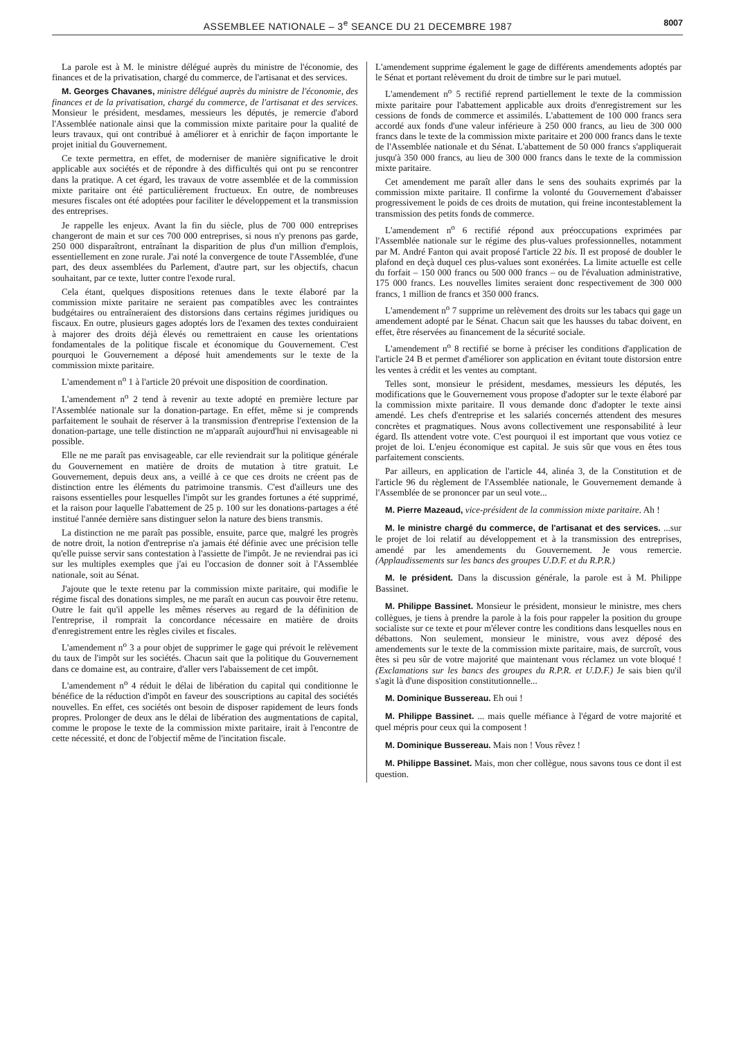ASSEMBLEE NATIONALE – 3<sup>e</sup> SEANCE DU 21 DECEMBRE 1987 8007
La parole est à M. le ministre délégué auprès du ministre de l'économie, des finances et de la privatisation, chargé du commerce, de l'artisanat et des services.
M. Georges Chavanes, ministre délégué auprès du ministre de l'économie, des finances et de la privatisation, chargé du commerce, de l'artisanat et des services. Monsieur le président, mesdames, messieurs les députés, je remercie d'abord l'Assemblée nationale ainsi que la commission mixte paritaire pour la qualité de leurs travaux, qui ont contribué à améliorer et à enrichir de façon importante le projet initial du Gouvernement.
Ce texte permettra, en effet, de moderniser de manière significative le droit applicable aux sociétés et de répondre à des difficultés qui ont pu se rencontrer dans la pratique. A cet égard, les travaux de votre assemblée et de la commission mixte paritaire ont été particulièrement fructueux. En outre, de nombreuses mesures fiscales ont été adoptées pour faciliter le développement et la transmission des entreprises.
Je rappelle les enjeux. Avant la fin du siècle, plus de 700 000 entreprises changeront de main et sur ces 700 000 entreprises, si nous n'y prenons pas garde, 250 000 disparaîtront, entraînant la disparition de plus d'un million d'emplois, essentiellement en zone rurale. J'ai noté la convergence de toute l'Assemblée, d'une part, des deux assemblées du Parlement, d'autre part, sur les objectifs, chacun souhaitant, par ce texte, lutter contre l'exode rural.
Cela étant, quelques dispositions retenues dans le texte élaboré par la commission mixte paritaire ne seraient pas compatibles avec les contraintes budgétaires ou entraîneraient des distorsions dans certains régimes juridiques ou fiscaux. En outre, plusieurs gages adoptés lors de l'examen des textes conduiraient à majorer des droits déjà élevés ou remettraient en cause les orientations fondamentales de la politique fiscale et économique du Gouvernement. C'est pourquoi le Gouvernement a déposé huit amendements sur le texte de la commission mixte paritaire.
L'amendement n<sup>o</sup> 1 à l'article 20 prévoit une disposition de coordination.
L'amendement n<sup>o</sup> 2 tend à revenir au texte adopté en première lecture par l'Assemblée nationale sur la donation-partage. En effet, même si je comprends parfaitement le souhait de réserver à la transmission d'entreprise l'extension de la donation-partage, une telle distinction ne m'apparaît aujourd'hui ni envisageable ni possible.
Elle ne me paraît pas envisageable, car elle reviendrait sur la politique générale du Gouvernement en matière de droits de mutation à titre gratuit. Le Gouvernement, depuis deux ans, a veillé à ce que ces droits ne créent pas de distinction entre les éléments du patrimoine transmis. C'est d'ailleurs une des raisons essentielles pour lesquelles l'impôt sur les grandes fortunes a été supprimé, et la raison pour laquelle l'abattement de 25 p. 100 sur les donations-partages a été institué l'année dernière sans distinguer selon la nature des biens transmis.
La distinction ne me paraît pas possible, ensuite, parce que, malgré les progrès de notre droit, la notion d'entreprise n'a jamais été définie avec une précision telle qu'elle puisse servir sans contestation à l'assiette de l'impôt. Je ne reviendrai pas ici sur les multiples exemples que j'ai eu l'occasion de donner soit à l'Assemblée nationale, soit au Sénat.
J'ajoute que le texte retenu par la commission mixte paritaire, qui modifie le régime fiscal des donations simples, ne me paraît en aucun cas pouvoir être retenu. Outre le fait qu'il appelle les mêmes réserves au regard de la définition de l'entreprise, il romprait la concordance nécessaire en matière de droits d'enregistrement entre les règles civiles et fiscales.
L'amendement n<sup>o</sup> 3 a pour objet de supprimer le gage qui prévoit le relèvement du taux de l'impôt sur les sociétés. Chacun sait que la politique du Gouvernement dans ce domaine est, au contraire, d'aller vers l'abaissement de cet impôt.
L'amendement n<sup>o</sup> 4 réduit le délai de libération du capital qui conditionne le bénéfice de la réduction d'impôt en faveur des souscriptions au capital des sociétés nouvelles. En effet, ces sociétés ont besoin de disposer rapidement de leurs fonds propres. Prolonger de deux ans le délai de libération des augmentations de capital, comme le propose le texte de la commission mixte paritaire, irait à l'encontre de cette nécessité, et donc de l'objectif même de l'incitation fiscale.
L'amendement supprime également le gage de différents amendements adoptés par le Sénat et portant relèvement du droit de timbre sur le pari mutuel.
L'amendement n<sup>o</sup> 5 rectifié reprend partiellement le texte de la commission mixte paritaire pour l'abattement applicable aux droits d'enregistrement sur les cessions de fonds de commerce et assimilés. L'abattement de 100 000 francs sera accordé aux fonds d'une valeur inférieure à 250 000 francs, au lieu de 300 000 francs dans le texte de la commission mixte paritaire et 200 000 francs dans le texte de l'Assemblée nationale et du Sénat. L'abattement de 50 000 francs s'appliquerait jusqu'à 350 000 francs, au lieu de 300 000 francs dans le texte de la commission mixte paritaire.
Cet amendement me paraît aller dans le sens des souhaits exprimés par la commission mixte paritaire. Il confirme la volonté du Gouvernement d'abaisser progressivement le poids de ces droits de mutation, qui freine incontestablement la transmission des petits fonds de commerce.
L'amendement n<sup>o</sup> 6 rectifié répond aux préoccupations exprimées par l'Assemblée nationale sur le régime des plus-values professionnelles, notamment par M. André Fanton qui avait proposé l'article 22 bis. Il est proposé de doubler le plafond en deçà duquel ces plus-values sont exonérées. La limite actuelle est celle du forfait – 150 000 francs ou 500 000 francs – ou de l'évaluation administrative, 175 000 francs. Les nouvelles limites seraient donc respectivement de 300 000 francs, 1 million de francs et 350 000 francs.
L'amendement n<sup>o</sup> 7 supprime un relèvement des droits sur les tabacs qui gage un amendement adopté par le Sénat. Chacun sait que les hausses du tabac doivent, en effet, être réservées au financement de la sécurité sociale.
L'amendement n<sup>o</sup> 8 rectifié se borne à préciser les conditions d'application de l'article 24 B et permet d'améliorer son application en évitant toute distorsion entre les ventes à crédit et les ventes au comptant.
Telles sont, monsieur le président, mesdames, messieurs les députés, les modifications que le Gouvernement vous propose d'adopter sur le texte élaboré par la commission mixte paritaire. Il vous demande donc d'adopter le texte ainsi amendé. Les chefs d'entreprise et les salariés concernés attendent des mesures concrètes et pragmatiques. Nous avons collectivement une responsabilité à leur égard. Ils attendent votre vote. C'est pourquoi il est important que vous votiez ce projet de loi. L'enjeu économique est capital. Je suis sûr que vous en êtes tous parfaitement conscients.
Par ailleurs, en application de l'article 44, alinéa 3, de la Constitution et de l'article 96 du règlement de l'Assemblée nationale, le Gouvernement demande à l'Assemblée de se prononcer par un seul vote...
M. Pierre Mazeaud, vice-président de la commission mixte paritaire. Ah !
M. le ministre chargé du commerce, de l'artisanat et des services. ...sur le projet de loi relatif au développement et à la transmission des entreprises, amendé par les amendements du Gouvernement. Je vous remercie. (Applaudissements sur les bancs des groupes U.D.F. et du R.P.R.)
M. le président. Dans la discussion générale, la parole est à M. Philippe Bassinet.
M. Philippe Bassinet. Monsieur le président, monsieur le ministre, mes chers collègues, je tiens à prendre la parole à la fois pour rappeler la position du groupe socialiste sur ce texte et pour m'élever contre les conditions dans lesquelles nous en débattons. Non seulement, monsieur le ministre, vous avez déposé des amendements sur le texte de la commission mixte paritaire, mais, de surcroît, vous êtes si peu sûr de votre majorité que maintenant vous réclamez un vote bloqué ! (Exclamations sur les bancs des groupes du R.P.R. et U.D.F.) Je sais bien qu'il s'agit là d'une disposition constitutionnelle...
M. Dominique Bussereau. Eh oui !
M. Philippe Bassinet. ... mais quelle méfiance à l'égard de votre majorité et quel mépris pour ceux qui la composent !
M. Dominique Bussereau. Mais non ! Vous rêvez !
M. Philippe Bassinet. Mais, mon cher collègue, nous savons tous ce dont il est question.